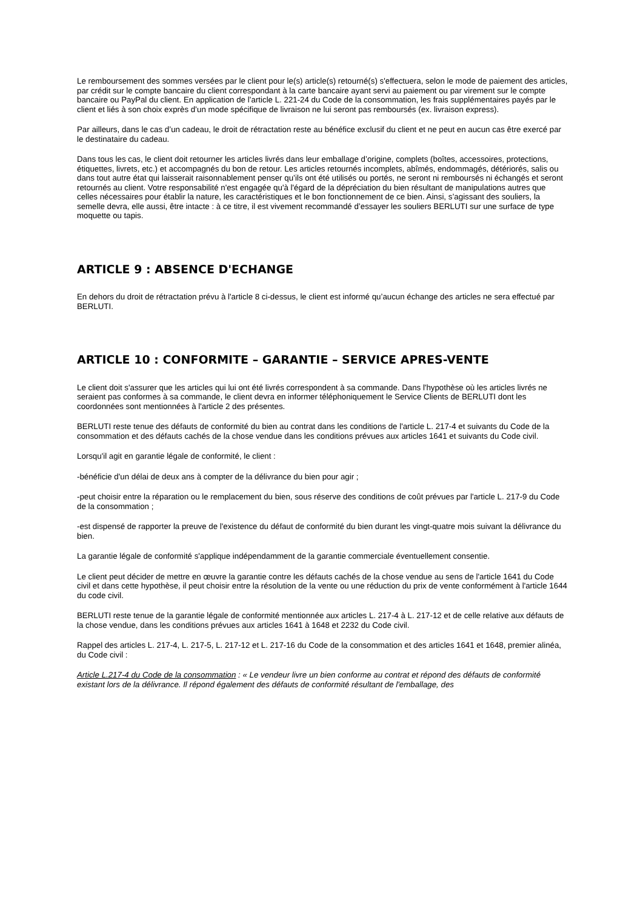Le remboursement des sommes versées par le client pour le(s) article(s) retourné(s) s'effectuera, selon le mode de paiement des articles, par crédit sur le compte bancaire du client correspondant à la carte bancaire ayant servi au paiement ou par virement sur le compte bancaire ou PayPal du client. En application de l’article L. 221-24 du Code de la consommation, les frais supplémentaires payés par le client et liés à son choix exprès d’un mode spécifique de livraison ne lui seront pas remboursés (ex. livraison express).
Par ailleurs, dans le cas d’un cadeau, le droit de rétractation reste au bénéfice exclusif du client et ne peut en aucun cas être exercé par le destinataire du cadeau.
Dans tous les cas, le client doit retourner les articles livrés dans leur emballage d’origine, complets (boîtes, accessoires, protections, étiquettes, livrets, etc.) et accompagnés du bon de retour. Les articles retournés incomplets, abîmés, endommagés, détériorés, salis ou dans tout autre état qui laisserait raisonnablement penser qu’ils ont été utilisés ou portés, ne seront ni remboursés ni échangés et seront retournés au client. Votre responsabilité n'est engagée qu'à l'égard de la dépréciation du bien résultant de manipulations autres que celles nécessaires pour établir la nature, les caractéristiques et le bon fonctionnement de ce bien. Ainsi, s’agissant des souliers, la semelle devra, elle aussi, être intacte : à ce titre, il est vivement recommandé d’essayer les souliers BERLUTI sur une surface de type moquette ou tapis.
ARTICLE 9 : ABSENCE D'ECHANGE
En dehors du droit de rétractation prévu à l'article 8 ci-dessus, le client est informé qu’aucun échange des articles ne sera effectué par BERLUTI.
ARTICLE 10 : CONFORMITE – GARANTIE – SERVICE APRES-VENTE
Le client doit s'assurer que les articles qui lui ont été livrés correspondent à sa commande. Dans l'hypothèse où les articles livrés ne seraient pas conformes à sa commande, le client devra en informer téléphoniquement le Service Clients de BERLUTI dont les coordonnées sont mentionnées à l'article 2 des présentes.
BERLUTI reste tenue des défauts de conformité du bien au contrat dans les conditions de l'article L. 217-4 et suivants du Code de la consommation et des défauts cachés de la chose vendue dans les conditions prévues aux articles 1641 et suivants du Code civil.
Lorsqu'il agit en garantie légale de conformité, le client :
-bénéficie d'un délai de deux ans à compter de la délivrance du bien pour agir ;
-peut choisir entre la réparation ou le remplacement du bien, sous réserve des conditions de coût prévues par l'article L. 217-9 du Code de la consommation ;
-est dispensé de rapporter la preuve de l'existence du défaut de conformité du bien durant les vingt-quatre mois suivant la délivrance du bien.
La garantie légale de conformité s'applique indépendamment de la garantie commerciale éventuellement consentie.
Le client peut décider de mettre en œuvre la garantie contre les défauts cachés de la chose vendue au sens de l'article 1641 du Code civil et dans cette hypothèse, il peut choisir entre la résolution de la vente ou une réduction du prix de vente conformément à l'article 1644 du code civil.
BERLUTI reste tenue de la garantie légale de conformité mentionnée aux articles L. 217-4 à L. 217-12 et de celle relative aux défauts de la chose vendue, dans les conditions prévues aux articles 1641 à 1648 et 2232 du Code civil.
Rappel des articles L. 217-4, L. 217-5, L. 217-12 et L. 217-16 du Code de la consommation et des articles 1641 et 1648, premier alinéa, du Code civil :
Article L.217-4 du Code de la consommation : « Le vendeur livre un bien conforme au contrat et répond des défauts de conformité existant lors de la délivrance. Il répond également des défauts de conformité résultant de l'emballage, des